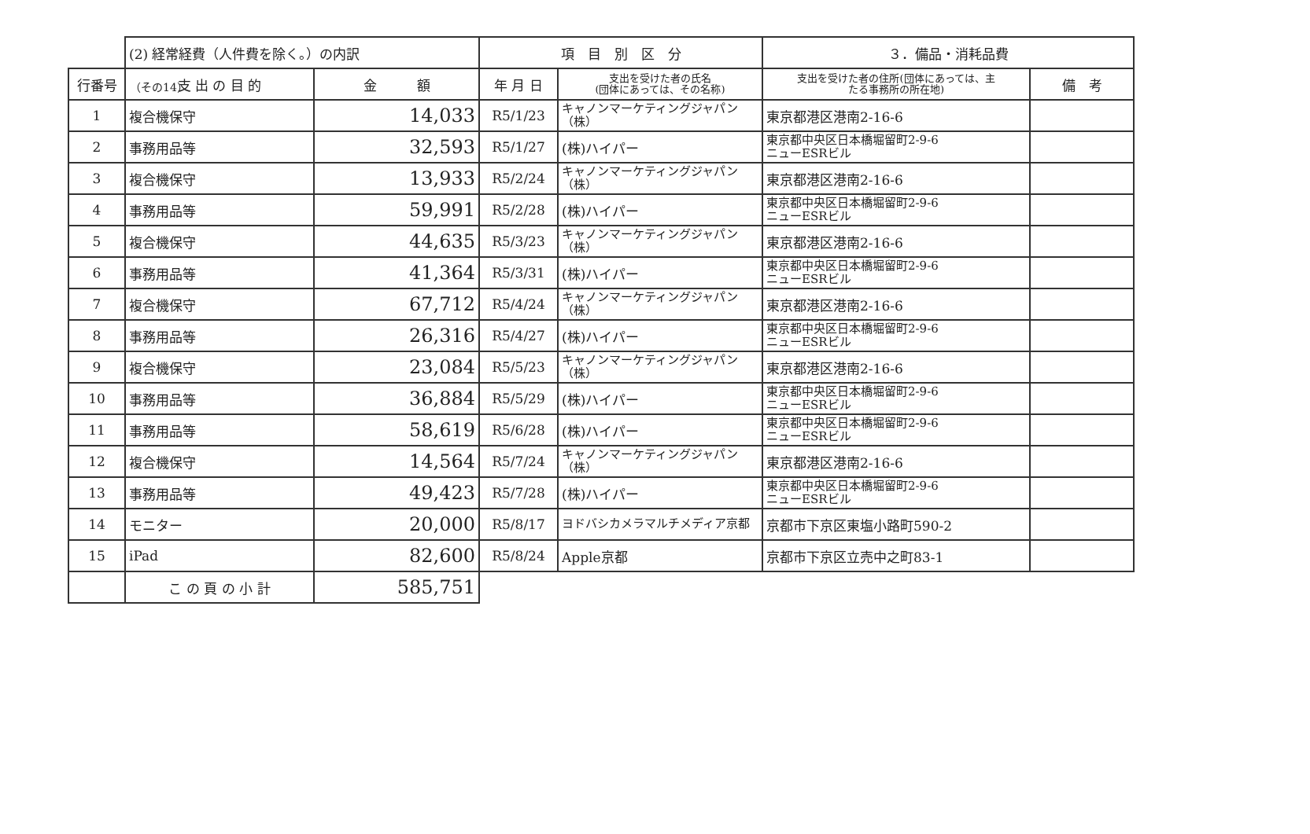（その14）
| | (2) 経常経費（人件費を除く。）の内訳 | | 項 目 別 区 分 | | ３．備品・消耗品費 | |
| 行番号 | 支 出 の 目 的 | 金 額 | 年 月 日 | 支出を受けた者の氏名 (団体にあっては、その名称) | 支出を受けた者の住所(団体にあっては、主 たる事務所の所在地) | 備 考 |
| 1 | 複合機保守 | 14,033 | R5/1/23 | キャノンマーケティングジャパン（株） | 東京都港区港南2-16-6 | |
| 2 | 事務用品等 | 32,593 | R5/1/27 | (株)ハイパー | 東京都中央区日本橋堀留町2-9-6 ニューESRビル | |
| 3 | 複合機保守 | 13,933 | R5/2/24 | キャノンマーケティングジャパン（株） | 東京都港区港南2-16-6 | |
| 4 | 事務用品等 | 59,991 | R5/2/28 | (株)ハイパー | 東京都中央区日本橋堀留町2-9-6 ニューESRビル | |
| 5 | 複合機保守 | 44,635 | R5/3/23 | キャノンマーケティングジャパン（株） | 東京都港区港南2-16-6 | |
| 6 | 事務用品等 | 41,364 | R5/3/31 | (株)ハイパー | 東京都中央区日本橋堀留町2-9-6 ニューESRビル | |
| 7 | 複合機保守 | 67,712 | R5/4/24 | キャノンマーケティングジャパン（株） | 東京都港区港南2-16-6 | |
| 8 | 事務用品等 | 26,316 | R5/4/27 | (株)ハイパー | 東京都中央区日本橋堀留町2-9-6 ニューESRビル | |
| 9 | 複合機保守 | 23,084 | R5/5/23 | キャノンマーケティングジャパン（株） | 東京都港区港南2-16-6 | |
| 10 | 事務用品等 | 36,884 | R5/5/29 | (株)ハイパー | 東京都中央区日本橋堀留町2-9-6 ニューESRビル | |
| 11 | 事務用品等 | 58,619 | R5/6/28 | (株)ハイパー | 東京都中央区日本橋堀留町2-9-6 ニューESRビル | |
| 12 | 複合機保守 | 14,564 | R5/7/24 | キャノンマーケティングジャパン（株） | 東京都港区港南2-16-6 | |
| 13 | 事務用品等 | 49,423 | R5/7/28 | (株)ハイパー | 東京都中央区日本橋堀留町2-9-6 ニューESRビル | |
| 14 | モニター | 20,000 | R5/8/17 | ヨドバシカメラマルチメディア京都 | 京都市下京区東塩小路町590-2 | |
| 15 | iPad | 82,600 | R5/8/24 | Apple京都 | 京都市下京区立売中之町83-1 | |
| | こ の 頁 の 小 計 | 585,751 | | | | |